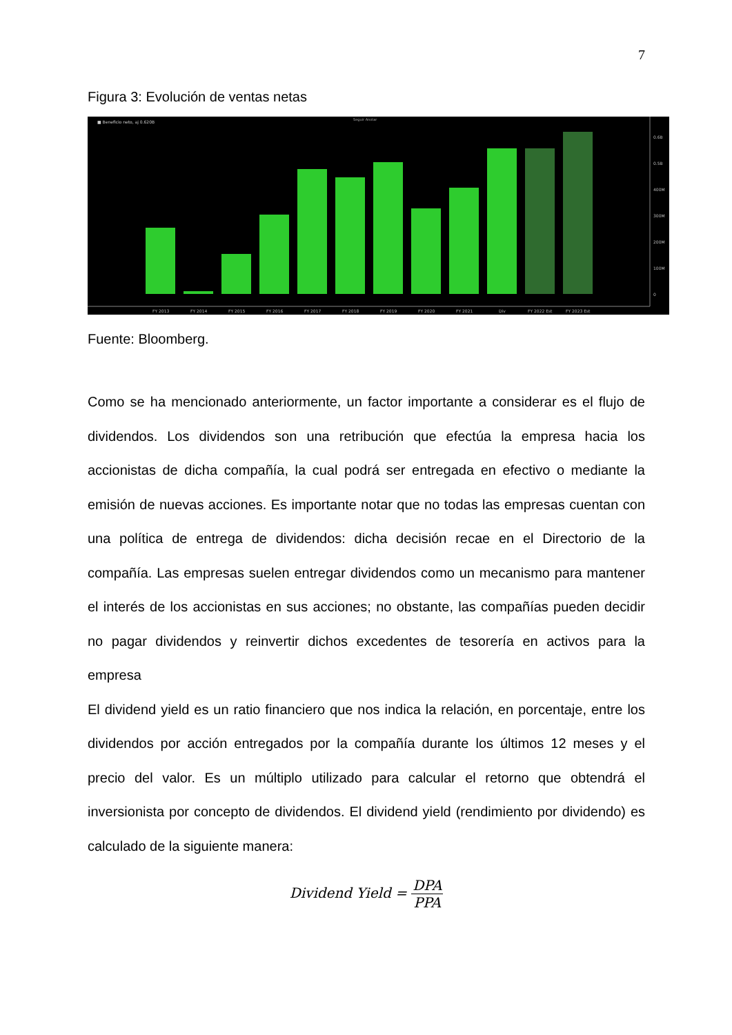7
Figura 3: Evolución de ventas netas
■ Beneficio neto, aj 0.620B
Seguir Anotar
0.6B
0.5B
400M
300M
200M
100M
0
FY 2013
FY 2014
FY 2015
FY 2016
FY 2017
FY 2018
FY 2019
FY 2020
FY 2021
Div
FY 2022 Est
FY 2023 Est
Fuente: Bloomberg.
Como se ha mencionado anteriormente, un factor importante a considerar es el flujo de dividendos. Los dividendos son una retribución que efectúa la empresa hacia los accionistas de dicha compañía, la cual podrá ser entregada en efectivo o mediante la emisión de nuevas acciones. Es importante notar que no todas las empresas cuentan con una política de entrega de dividendos: dicha decisión recae en el Directorio de la compañía. Las empresas suelen entregar dividendos como un mecanismo para mantener el interés de los accionistas en sus acciones; no obstante, las compañías pueden decidir no pagar dividendos y reinvertir dichos excedentes de tesorería en activos para la empresa
El dividend yield es un ratio financiero que nos indica la relación, en porcentaje, entre los dividendos por acción entregados por la compañía durante los últimos 12 meses y el precio del valor. Es un múltiplo utilizado para calcular el retorno que obtendrá el inversionista por concepto de dividendos. El dividend yield (rendimiento por dividendo) es calculado de la siguiente manera:
Dividend Yield = DPA PPA